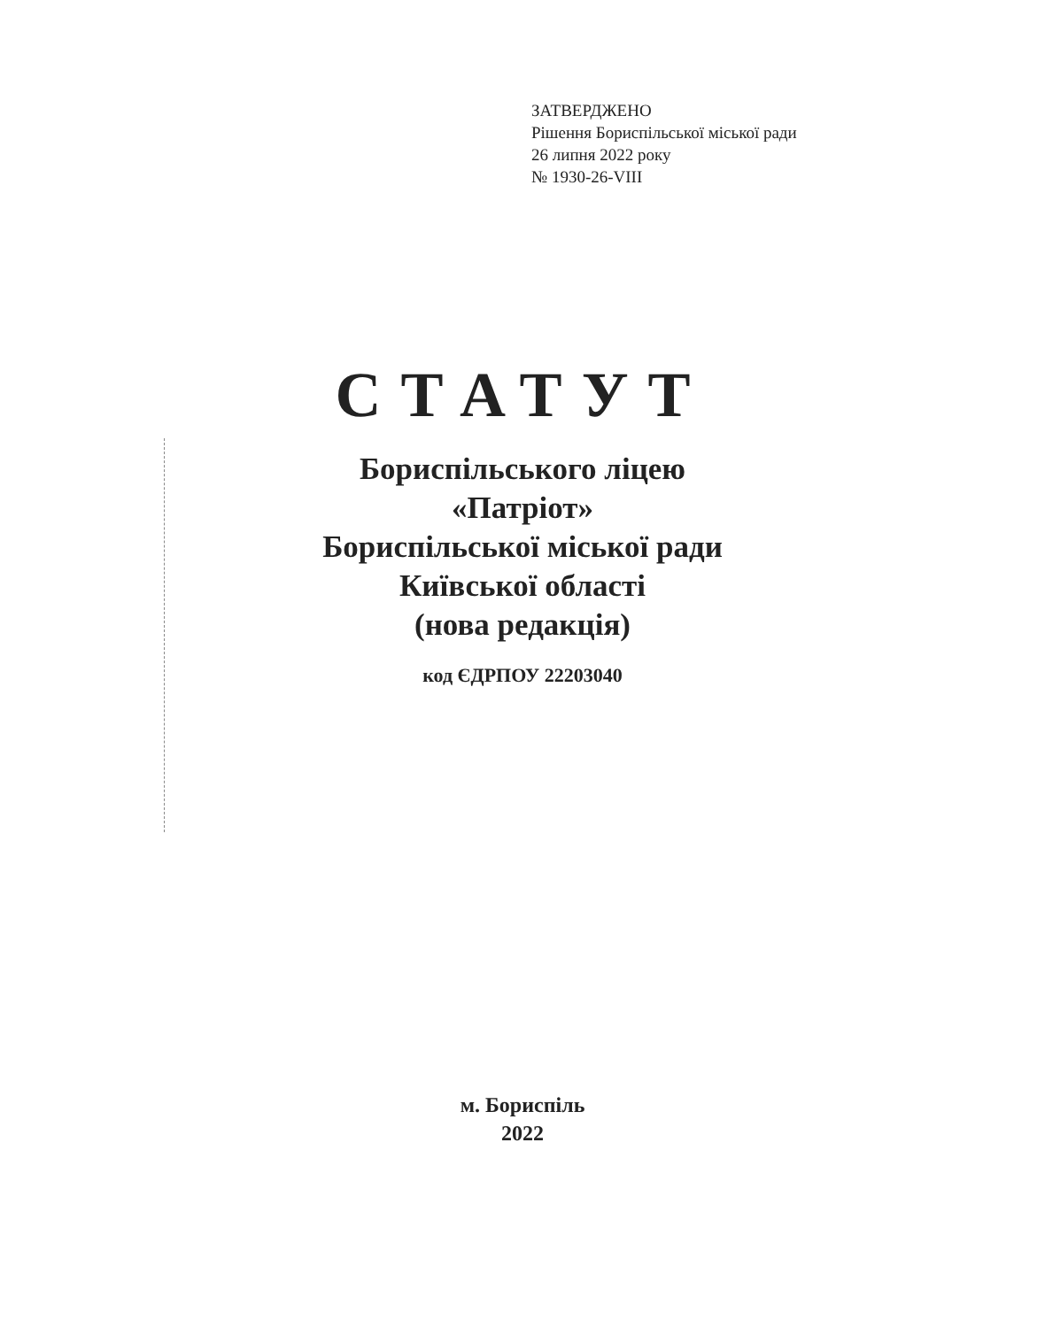ЗАТВЕРДЖЕНО
Рішення Бориспільської міської ради
26 липня 2022 року
№ 1930-26-VIII
СТАТУТ
Бориспільського ліцею
«Патріот»
Бориспільської міської ради
Київської області
(нова редакція)
код ЄДРПОУ 22203040
м. Бориспіль
2022